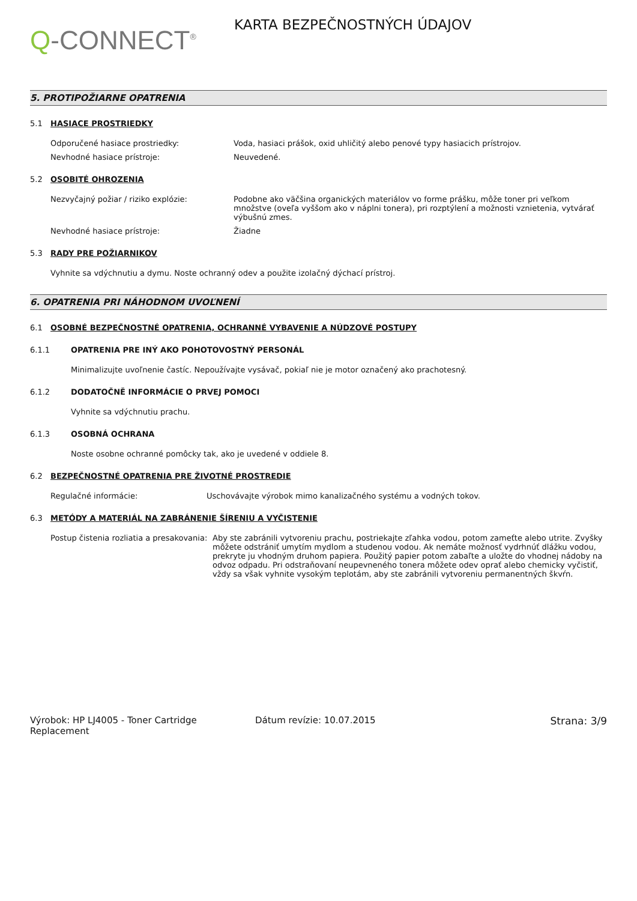Q-CONNECT<sup>®</sup>
KARTA BEZPEČNOSTNÝCH ÚDAJOV
5. PROTIPOŽIARNE OPATRENIA
5.1 HASIACE PROSTRIEDKY
Odporučené hasiace prostriedky: Voda, hasiaci prášok, oxid uhličitý alebo penové typy hasiacich prístrojov.
Nevhodné hasiace prístroje: Neuvedené.
5.2 OSOBITÉ OHROZENIA
Nezvyčajný požiar / riziko explózie: Podobne ako väčšina organických materiálov vo forme prášku, môže toner pri veľkom množstve (oveľa vyššom ako v náplni tonera), pri rozptýlení a možnosti vznietenia, vytvárať výbušnú zmes.
Nevhodné hasiace prístroje: Žiadne
5.3 RADY PRE POŽIARNIKOV
Vyhnite sa vdýchnutiu a dymu. Noste ochranný odev a použite izolačný dýchací prístroj.
6. OPATRENIA PRI NÁHODNOM UVOĽNENÍ
6.1 OSOBNÉ BEZPEČNOSTNÉ OPATRENIA, OCHRANNÉ VYBAVENIE A NÚDZOVÉ POSTUPY
6.1.1 OPATRENIA PRE INÝ AKO POHOTOVOSTNÝ PERSONÁL
Minimalizujte uvoľnenie častíc. Nepoužívajte vysávač, pokiaľ nie je motor označený ako prachotesný.
6.1.2 DODATOČNĚ INFORMÁCIE O PRVEJ POMOCI
Vyhnite sa vdýchnutiu prachu.
6.1.3 OSOBNÁ OCHRANA
Noste osobne ochranné pomôcky tak, ako je uvedené v oddiele 8.
6.2 BEZPEČNOSTNÉ OPATRENIA PRE ŽIVOTNÉ PROSTREDIE
Regulačné informácie: Uschovávajte výrobok mimo kanalizačného systému a vodných tokov.
6.3 METÓDY A MATERIÁL NA ZABRÁNENIE ŠÍRENIU A VYČISTENIE
Postup čistenia rozliatia a presakovania:
Aby ste zabránili vytvoreniu prachu, postriekajte zľahka vodou, potom zameťte alebo utrite. Zvyšky môžete odstrániť umytím mydlom a studenou vodou. Ak nemáte možnosť vydrhnúť dlážku vodou, prekryte ju vhodným druhom papiera. Použitý papier potom zabaľte a uložte do vhodnej nádoby na odvoz odpadu. Pri odstraňovaní neupevneného tonera môžete odev oprať alebo chemicky vyčistiť, vždy sa však vyhnite vysokým teplotám, aby ste zabránili vytvoreniu permanentných škvŕn.
Výrobok: HP LJ4005 - Toner Cartridge Replacement
Dátum revízie: 10.07.2015 Strana: 3/9